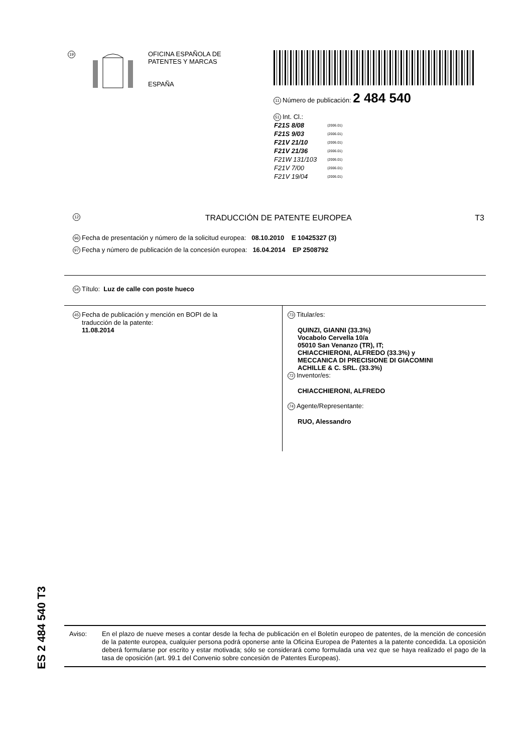19
OFICINA ESPAÑOLA DE
PATENTES Y MARCAS
ESPAÑA
11 Número de publicación: 2 484 540
51 Int. Cl.:
| F21S 8/08 | (2006.01) |
| F21S 9/03 | (2006.01) |
| F21V 21/10 | (2006.01) |
| F21V 21/36 | (2006.01) |
| F21W 131/103 | (2006.01) |
| F21V 7/00 | (2006.01) |
| F21V 19/04 | (2006.01) |
12 TRADUCCIÓN DE PATENTE EUROPEA T3
96 Fecha de presentación y número de la solicitud europea: 08.10.2010 E 10425327 (3)
97 Fecha y número de publicación de la concesión europea: 16.04.2014 EP 2508792
54 Título: Luz de calle con poste hueco
45 Fecha de publicación y mención en BOPI de la
traducción de la patente:
11.08.2014
73 Titular/es:
QUINZI, GIANNI (33.3%)
Vocabolo Cervella 10/a
05010 San Venanzo (TR), IT;
CHIACCHIERONI, ALFREDO (33.3%) y
MECCANICA DI PRECISIONE DI GIACOMINI
ACHILLE & C. SRL. (33.3%)
72 Inventor/es:
CHIACCHIERONI, ALFREDO
74 Agente/Representante:
RUO, Alessandro
ES 2 484 540 T3
Aviso: En el plazo de nueve meses a contar desde la fecha de publicación en el Boletín europeo de patentes, de la mención de concesión de la patente europea, cualquier persona podrá oponerse ante la Oficina Europea de Patentes a la patente concedida. La oposición deberá formularse por escrito y estar motivada; sólo se considerará como formulada una vez que se haya realizado el pago de la tasa de oposición (art. 99.1 del Convenio sobre concesión de Patentes Europeas).